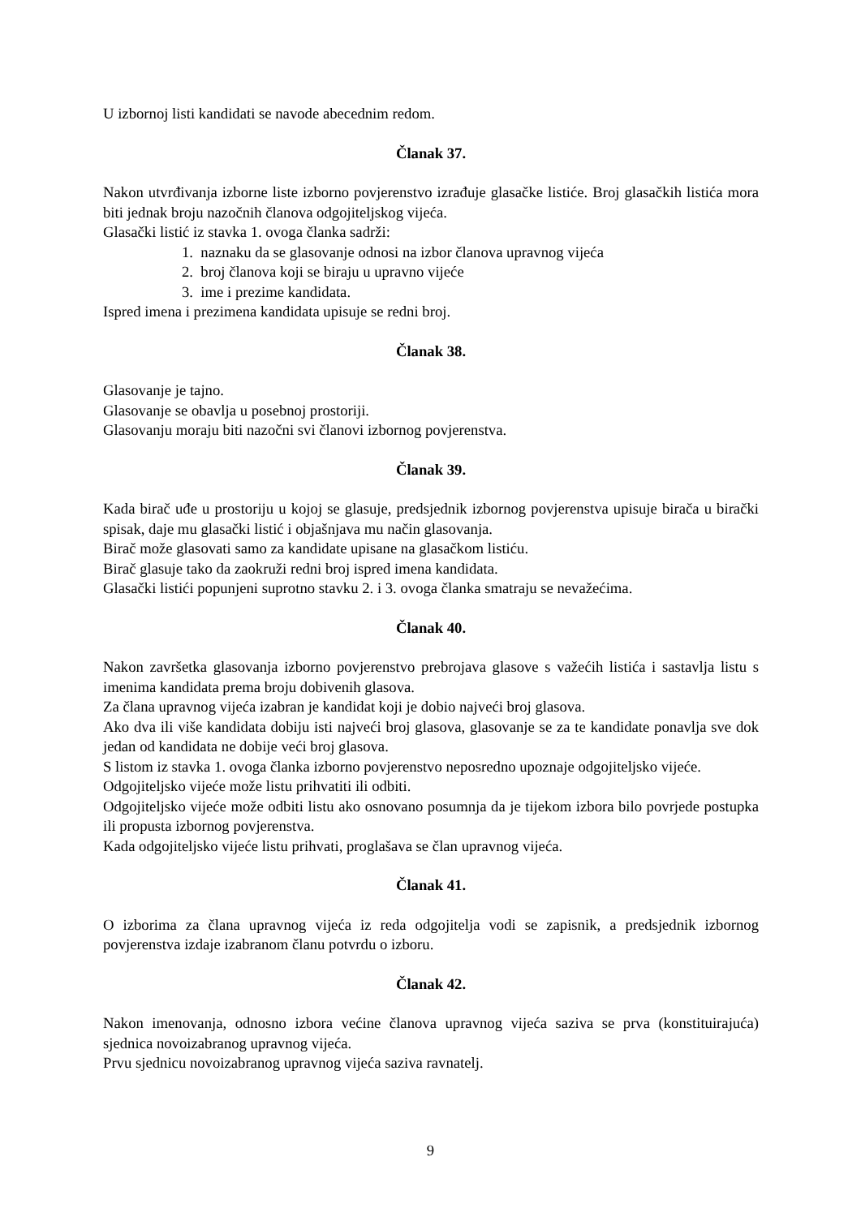U izbornoj listi kandidati se navode abecednim redom.
Članak 37.
Nakon utvrđivanja izborne liste izborno povjerenstvo izrađuje glasačke listiće. Broj glasačkih listića mora biti jednak broju nazočnih članova odgojiteljskog vijeća.
Glasački listić iz stavka 1. ovoga članka sadrži:
1. naznaku da se glasovanje odnosi na izbor članova upravnog vijeća
2. broj članova koji se biraju u upravno vijeće
3. ime i prezime kandidata.
Ispred imena i prezimena kandidata upisuje se redni broj.
Članak 38.
Glasovanje je tajno.
Glasovanje se obavlja u posebnoj prostoriji.
Glasovanju moraju biti nazočni svi članovi izbornog povjerenstva.
Članak 39.
Kada birač uđe u prostoriju u kojoj se glasuje, predsjednik izbornog povjerenstva upisuje birača u birački spisak, daje mu glasački listić i objašnjava mu način glasovanja.
Birač može glasovati samo za kandidate upisane na glasačkom listiću.
Birač glasuje tako da zaokruži redni broj ispred imena kandidata.
Glasački listići popunjeni suprotno stavku 2. i 3. ovoga članka smatraju se nevažećima.
Članak 40.
Nakon završetka glasovanja izborno povjerenstvo prebrojava glasove s važećih listića i sastavlja listu s imenima kandidata prema broju dobivenih glasova.
Za člana upravnog vijeća izabran je kandidat koji je dobio najveći broj glasova.
Ako dva ili više kandidata dobiju isti najveći broj glasova, glasovanje se za te kandidate ponavlja sve dok jedan od kandidata ne dobije veći broj glasova.
S listom iz stavka 1. ovoga članka izborno povjerenstvo neposredno upoznaje odgojiteljsko vijeće.
Odgojiteljsko vijeće može listu prihvatiti ili odbiti.
Odgojiteljsko vijeće može odbiti listu ako osnovano posumnja da je tijekom izbora bilo povrjede postupka ili propusta izbornog povjerenstva.
Kada odgojiteljsko vijeće listu prihvati, proglašava se član upravnog vijeća.
Članak 41.
O izborima za člana upravnog vijeća iz reda odgojitelja vodi se zapisnik, a predsjednik izbornog povjerenstva izdaje izabranom članu potvrdu o izboru.
Članak 42.
Nakon imenovanja, odnosno izbora većine članova upravnog vijeća saziva se prva (konstituirajuća) sjednica novoizabranog upravnog vijeća.
Prvu sjednicu novoizabranog upravnog vijeća saziva ravnatelj.
9